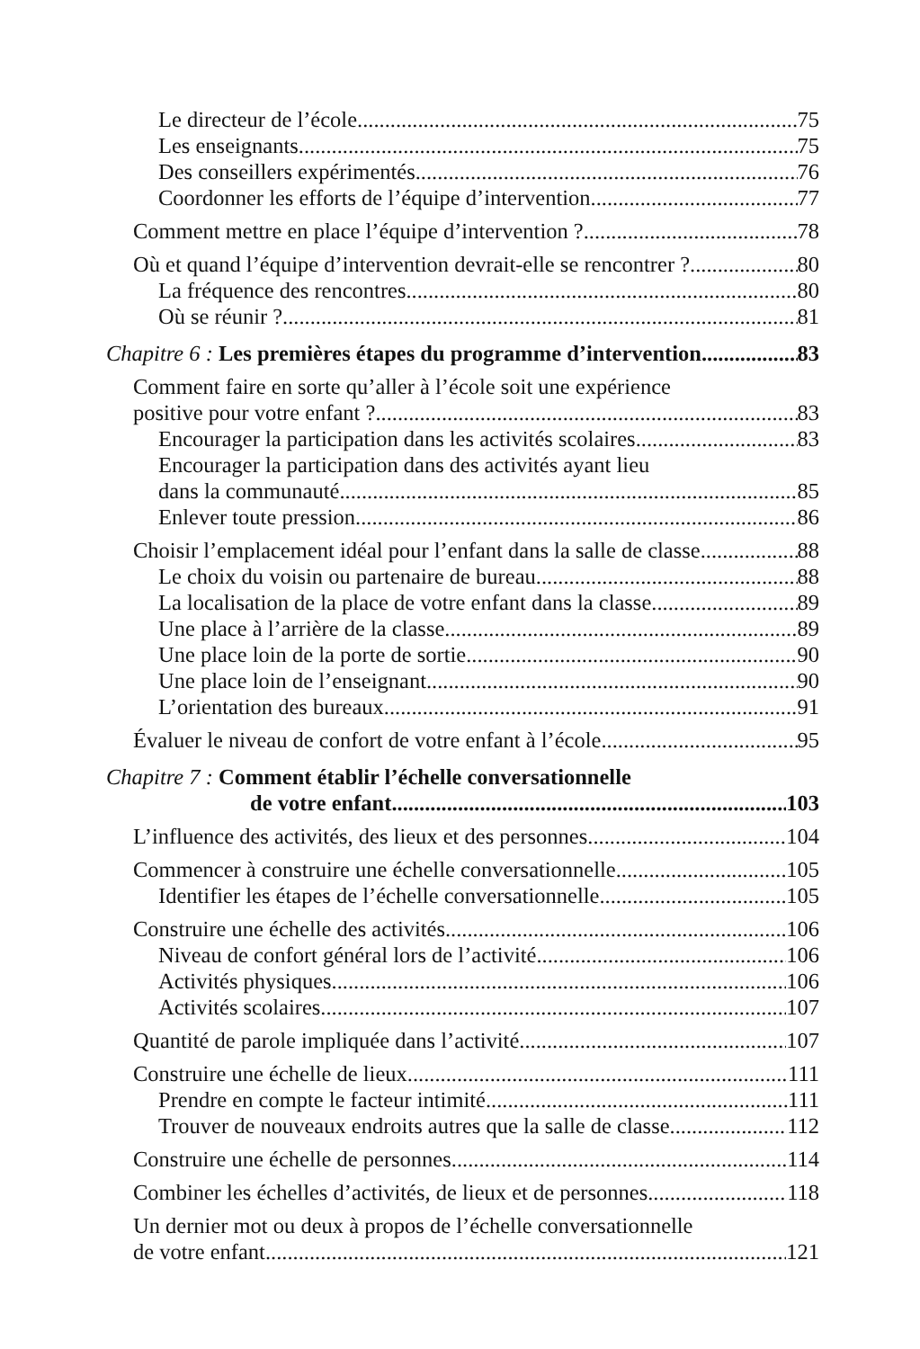Le directeur de l’école 75
Les enseignants 75
Des conseillers expérimentés 76
Coordonner les efforts de l’équipe d’intervention 77
Comment mettre en place l’équipe d’intervention ? 78
Où et quand l’équipe d’intervention devrait-elle se rencontrer ? 80
La fréquence des rencontres 80
Où se réunir ? 81
Chapitre 6 : Les premières étapes du programme d’intervention 83
Comment faire en sorte qu’aller à l’école soit une expérience
positive pour votre enfant ? 83
Encourager la participation dans les activités scolaires 83
Encourager la participation dans des activités ayant lieu
dans la communauté 85
Enlever toute pression 86
Choisir l’emplacement idéal pour l’enfant dans la salle de classe 88
Le choix du voisin ou partenaire de bureau 88
La localisation de la place de votre enfant dans la classe 89
Une place à l’arrière de la classe 89
Une place loin de la porte de sortie 90
Une place loin de l’enseignant 90
L’orientation des bureaux 91
Évaluer le niveau de confort de votre enfant à l’école 95
Chapitre 7 : Comment établir l’échelle conversationnelle
de votre enfant 103
L’influence des activités, des lieux et des personnes 104
Commencer à construire une échelle conversationnelle 105
Identifier les étapes de l’échelle conversationnelle 105
Construire une échelle des activités 106
Niveau de confort général lors de l’activité 106
Activités physiques 106
Activités scolaires 107
Quantité de parole impliquée dans l’activité 107
Construire une échelle de lieux 111
Prendre en compte le facteur intimité 111
Trouver de nouveaux endroits autres que la salle de classe 112
Construire une échelle de personnes 114
Combiner les échelles d’activités, de lieux et de personnes 118
Un dernier mot ou deux à propos de l’échelle conversationnelle
de votre enfant 121